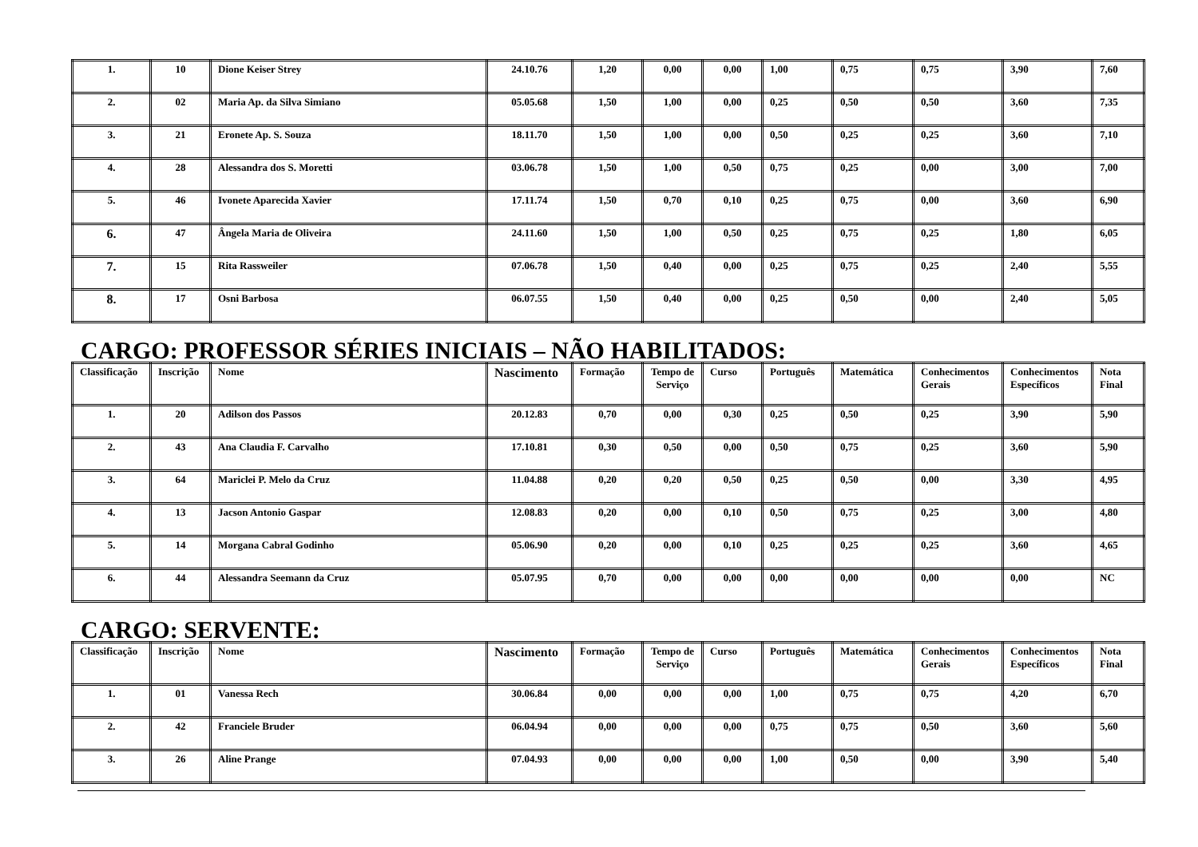| 1. | 10 | Dione Keiser Strey | 24.10.76 | 1,20 | 0,00 | 0,00 | 1,00 | 0,75 | 0,75 | 3,90 | 7,60 |
| 2. | 02 | Maria Ap. da Silva Simiano | 05.05.68 | 1,50 | 1,00 | 0,00 | 0,25 | 0,50 | 0,50 | 3,60 | 7,35 |
| 3. | 21 | Eronete Ap. S. Souza | 18.11.70 | 1,50 | 1,00 | 0,00 | 0,50 | 0,25 | 0,25 | 3,60 | 7,10 |
| 4. | 28 | Alessandra dos S. Moretti | 03.06.78 | 1,50 | 1,00 | 0,50 | 0,75 | 0,25 | 0,00 | 3,00 | 7,00 |
| 5. | 46 | Ivonete Aparecida Xavier | 17.11.74 | 1,50 | 0,70 | 0,10 | 0,25 | 0,75 | 0,00 | 3,60 | 6,90 |
| 6. | 47 | Ângela Maria de Oliveira | 24.11.60 | 1,50 | 1,00 | 0,50 | 0,25 | 0,75 | 0,25 | 1,80 | 6,05 |
| 7. | 15 | Rita Rassweiler | 07.06.78 | 1,50 | 0,40 | 0,00 | 0,25 | 0,75 | 0,25 | 2,40 | 5,55 |
| 8. | 17 | Osni Barbosa | 06.07.55 | 1,50 | 0,40 | 0,00 | 0,25 | 0,50 | 0,00 | 2,40 | 5,05 |
CARGO: PROFESSOR SÉRIES INICIAIS – NÃO HABILITADOS:
| Classificação | Inscrição | Nome | Nascimento | Formação | Tempo de Serviço | Curso | Português | Matemática | Conhecimentos Gerais | Conhecimentos Específicos | Nota Final |
| --- | --- | --- | --- | --- | --- | --- | --- | --- | --- | --- | --- |
| 1. | 20 | Adilson dos Passos | 20.12.83 | 0,70 | 0,00 | 0,30 | 0,25 | 0,50 | 0,25 | 3,90 | 5,90 |
| 2. | 43 | Ana Claudia F. Carvalho | 17.10.81 | 0,30 | 0,50 | 0,00 | 0,50 | 0,75 | 0,25 | 3,60 | 5,90 |
| 3. | 64 | Mariclei P. Melo da Cruz | 11.04.88 | 0,20 | 0,20 | 0,50 | 0,25 | 0,50 | 0,00 | 3,30 | 4,95 |
| 4. | 13 | Jacson Antonio Gaspar | 12.08.83 | 0,20 | 0,00 | 0,10 | 0,50 | 0,75 | 0,25 | 3,00 | 4,80 |
| 5. | 14 | Morgana Cabral Godinho | 05.06.90 | 0,20 | 0,00 | 0,10 | 0,25 | 0,25 | 0,25 | 3,60 | 4,65 |
| 6. | 44 | Alessandra Seemann da Cruz | 05.07.95 | 0,70 | 0,00 | 0,00 | 0,00 | 0,00 | 0,00 | 0,00 | NC |
CARGO: SERVENTE:
| Classificação | Inscrição | Nome | Nascimento | Formação | Tempo de Serviço | Curso | Português | Matemática | Conhecimentos Gerais | Conhecimentos Específicos | Nota Final |
| --- | --- | --- | --- | --- | --- | --- | --- | --- | --- | --- | --- |
| 1. | 01 | Vanessa Rech | 30.06.84 | 0,00 | 0,00 | 0,00 | 1,00 | 0,75 | 0,75 | 4,20 | 6,70 |
| 2. | 42 | Franciele Bruder | 06.04.94 | 0,00 | 0,00 | 0,00 | 0,75 | 0,75 | 0,50 | 3,60 | 5,60 |
| 3. | 26 | Aline Prange | 07.04.93 | 0,00 | 0,00 | 0,00 | 1,00 | 0,50 | 0,00 | 3,90 | 5,40 |